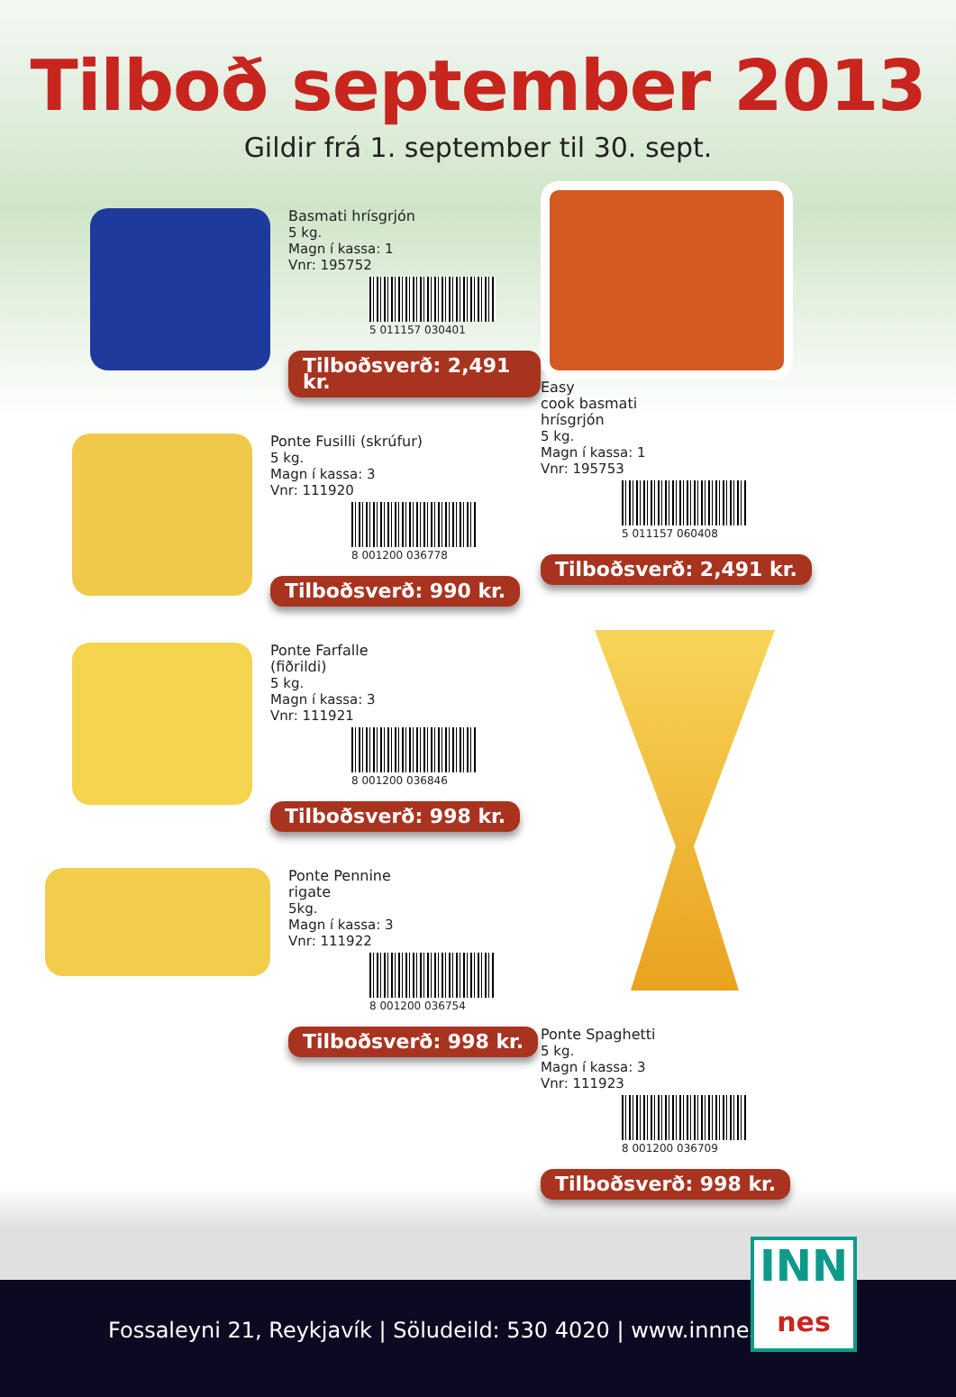Tilboð september 2013
Gildir frá 1. september til 30. sept.
Basmati hrísgrjón
5 kg.
Magn í kassa: 1
Vnr: 195752
5 011157 030401
Tilboðsverð: 2,491 kr.
Ponte Fusilli (skrúfur)
5 kg.
Magn í kassa: 3
Vnr: 111920
8 001200 036778
Tilboðsverð: 990 kr.
Ponte Farfalle
(fiðrildi)
5 kg.
Magn í kassa: 3
Vnr: 111921
8 001200 036846
Tilboðsverð: 998 kr.
Ponte Pennine
rigate
5kg.
Magn í kassa: 3
Vnr: 111922
8 001200 036754
Tilboðsverð: 998 kr.
Easy
cook basmati
hrísgrjón
5 kg.
Magn í kassa: 1
Vnr: 195753
5 011157 060408
Tilboðsverð: 2,491 kr.
Ponte Spaghetti
5 kg.
Magn í kassa: 3
Vnr: 111923
8 001200 036709
Tilboðsverð: 998 kr.
Fossaleyni 21, Reykjavík | Söludeild: 530 4020 | www.innnes.is
INN
nes